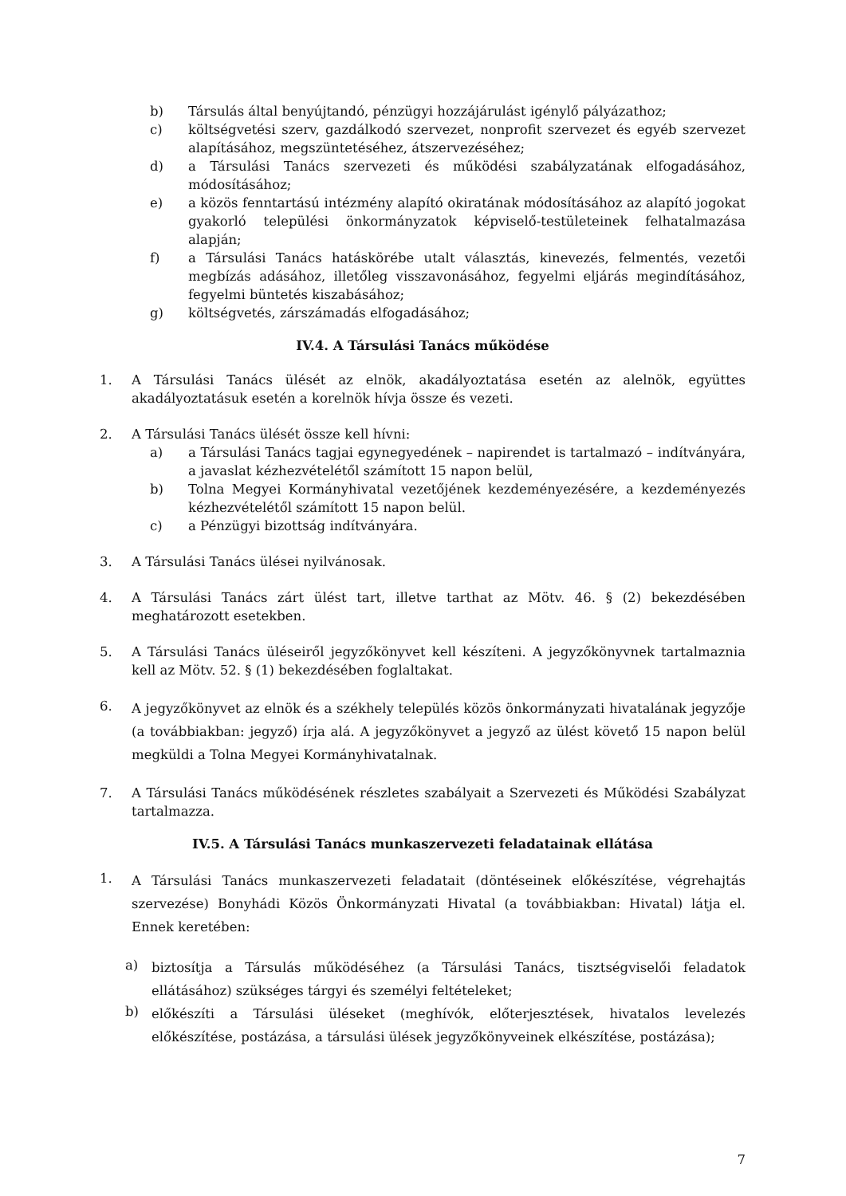b) Társulás által benyújtandó, pénzügyi hozzájárulást igénylő pályázathoz;
c) költségvetési szerv, gazdálkodó szervezet, nonprofit szervezet és egyéb szervezet alapításához, megszüntetéséhez, átszervezéséhez;
d) a Társulási Tanács szervezeti és működési szabályzatának elfogadásához, módosításához;
e) a közös fenntartású intézmény alapító okiratának módosításához az alapító jogokat gyakorló települési önkormányzatok képviselő-testületeinek felhatalmazása alapján;
f) a Társulási Tanács hatáskörébe utalt választás, kinevezés, felmentés, vezetői megbízás adásához, illetőleg visszavonásához, fegyelmi eljárás megindításához, fegyelmi büntetés kiszabásához;
g) költségvetés, zárszámadás elfogadásához;
IV.4. A Társulási Tanács működése
1. A Társulási Tanács ülését az elnök, akadályoztatása esetén az alelnök, együttes akadályoztatásuk esetén a korelnök hívja össze és vezeti.
2. A Társulási Tanács ülését össze kell hívni:
a) a Társulási Tanács tagjai egynegyedének – napirendet is tartalmazó – indítványára, a javaslat kézhezvételétől számított 15 napon belül,
b) Tolna Megyei Kormányhivatal vezetőjének kezdeményezésére, a kezdeményezés kézhezvételétől számított 15 napon belül.
c) a Pénzügyi bizottság indítványára.
3. A Társulási Tanács ülései nyilvánosak.
4. A Társulási Tanács zárt ülést tart, illetve tarthat az Mötv. 46. § (2) bekezdésében meghatározott esetekben.
5. A Társulási Tanács üléseiről jegyzőkönyvet kell készíteni. A jegyzőkönyvnek tartalmaznia kell az Mötv. 52. § (1) bekezdésében foglaltakat.
6. A jegyzőkönyvet az elnök és a székhely település közös önkormányzati hivatalának jegyzője (a továbbiakban: jegyző) írja alá. A jegyzőkönyvet a jegyző az ülést követő 15 napon belül megküldi a Tolna Megyei Kormányhivatalnak.
7. A Társulási Tanács működésének részletes szabályait a Szervezeti és Működési Szabályzat tartalmazza.
IV.5. A Társulási Tanács munkaszervezeti feladatainak ellátása
1. A Társulási Tanács munkaszervezeti feladatait (döntéseinek előkészítése, végrehajtás szervezése) Bonyhádi Közös Önkormányzati Hivatal (a továbbiakban: Hivatal) látja el. Ennek keretében:
a) biztosítja a Társulás működéséhez (a Társulási Tanács, tisztségviselői feladatok ellátásához) szükséges tárgyi és személyi feltételeket;
b) előkészíti a Társulási üléseket (meghívók, előterjesztések, hivatalos levelezés előkészítése, postázása, a társulási ülések jegyzőkönyveinek elkészítése, postázása);
7